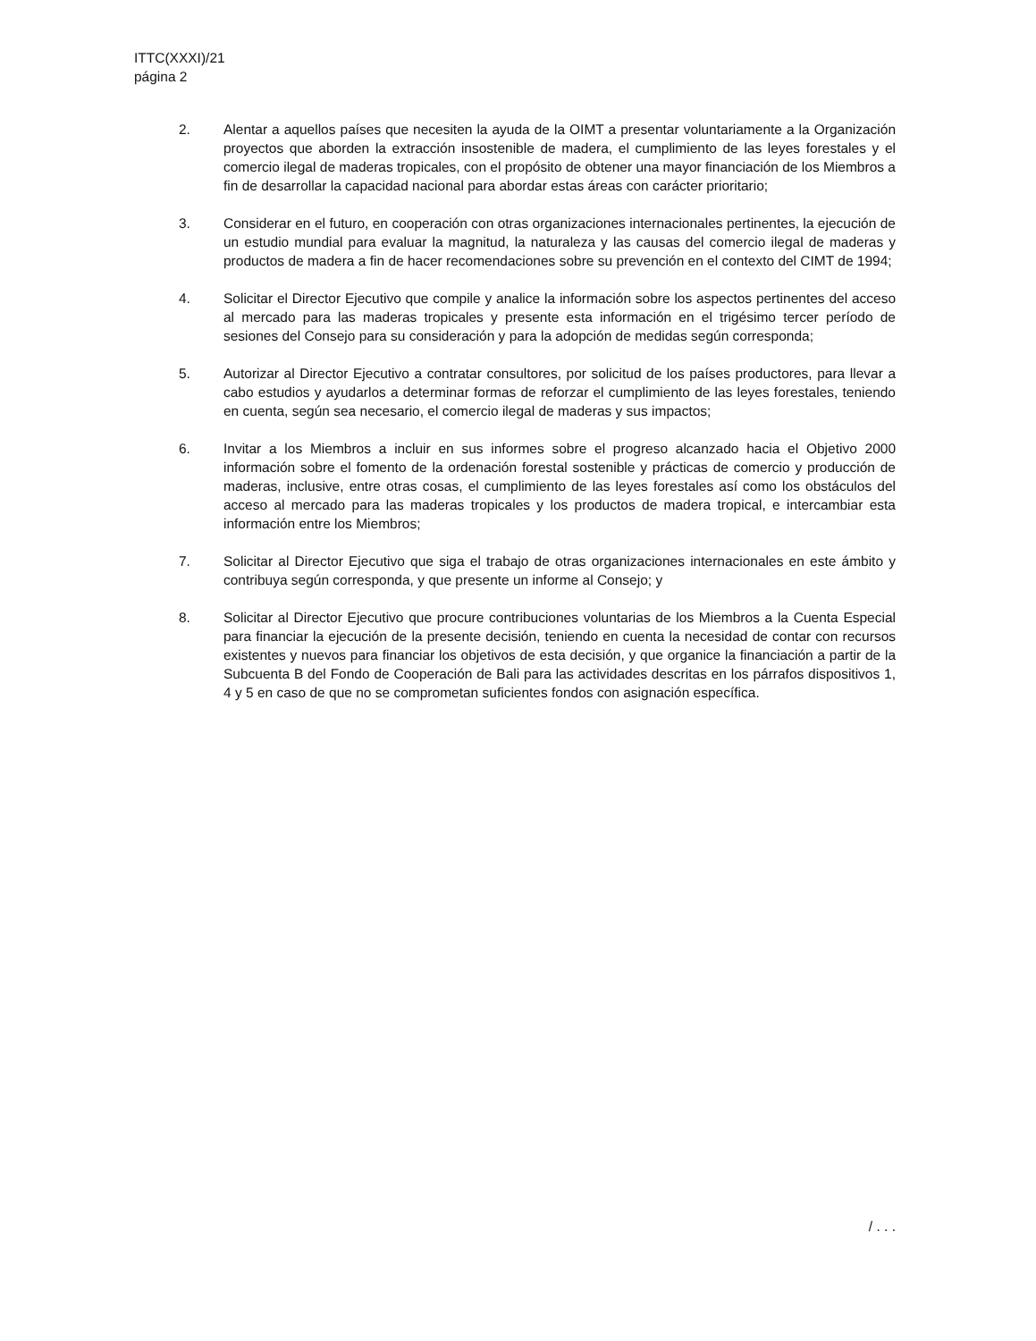ITTC(XXXI)/21
página 2
2. Alentar a aquellos países que necesiten la ayuda de la OIMT a presentar voluntariamente a la Organización proyectos que aborden la extracción insostenible de madera, el cumplimiento de las leyes forestales y el comercio ilegal de maderas tropicales, con el propósito de obtener una mayor financiación de los Miembros a fin de desarrollar la capacidad nacional para abordar estas áreas con carácter prioritario;
3. Considerar en el futuro, en cooperación con otras organizaciones internacionales pertinentes, la ejecución de un estudio mundial para evaluar la magnitud, la naturaleza y las causas del comercio ilegal de maderas y productos de madera a fin de hacer recomendaciones sobre su prevención en el contexto del CIMT de 1994;
4. Solicitar el Director Ejecutivo que compile y analice la información sobre los aspectos pertinentes del acceso al mercado para las maderas tropicales y presente esta información en el trigésimo tercer período de sesiones del Consejo para su consideración y para la adopción de medidas según corresponda;
5. Autorizar al Director Ejecutivo a contratar consultores, por solicitud de los países productores, para llevar a cabo estudios y ayudarlos a determinar formas de reforzar el cumplimiento de las leyes forestales, teniendo en cuenta, según sea necesario, el comercio ilegal de maderas y sus impactos;
6. Invitar a los Miembros a incluir en sus informes sobre el progreso alcanzado hacia el Objetivo 2000 información sobre el fomento de la ordenación forestal sostenible y prácticas de comercio y producción de maderas, inclusive, entre otras cosas, el cumplimiento de las leyes forestales así como los obstáculos del acceso al mercado para las maderas tropicales y los productos de madera tropical, e intercambiar esta información entre los Miembros;
7. Solicitar al Director Ejecutivo que siga el trabajo de otras organizaciones internacionales en este ámbito y contribuya según corresponda, y que presente un informe al Consejo; y
8. Solicitar al Director Ejecutivo que procure contribuciones voluntarias de los Miembros a la Cuenta Especial para financiar la ejecución de la presente decisión, teniendo en cuenta la necesidad de contar con recursos existentes y nuevos para financiar los objetivos de esta decisión, y que organice la financiación a partir de la Subcuenta B del Fondo de Cooperación de Bali para las actividades descritas en los párrafos dispositivos 1, 4 y 5 en caso de que no se comprometan suficientes fondos con asignación específica.
/ . . .